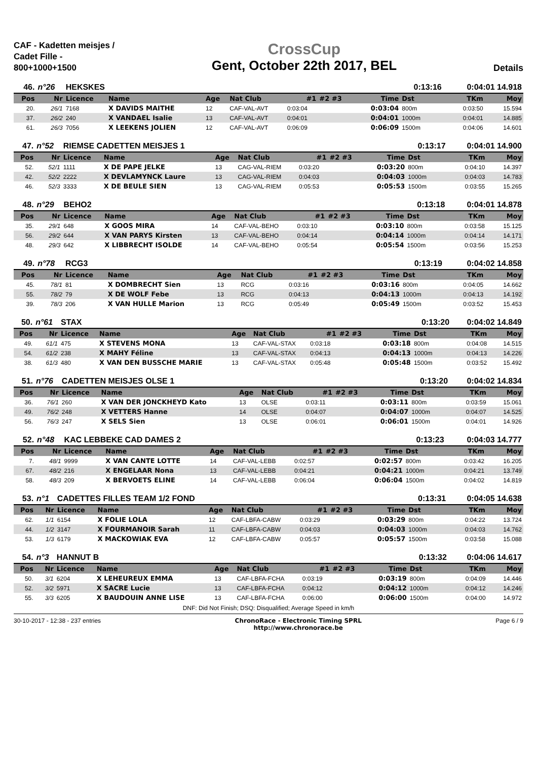CAF - Kadetten meisjes / Cadet Fille - 800+1000+1500
CrossCup
Gent, October 22th 2017, BEL
Details
| 46. | n°26 | HEKSKES | | | | | | | | 0:13:16 | | 0:04:01 14.918 | |
| Pos | Nr | Licence | Name | Age | Nat Club | #1 | #2 #3 | | Time | Dst | | TKm | Moy |
| 20. | 26/1 | 7168 | X DAVIDS MAITHE | 12 | CAF-VAL-AVT | 0:03:04 | | | 0:03:04 | 800m | | 0:03:50 | 15.594 |
| 37. | 26/2 | 240 | X VANDAEL Isalie | 13 | CAF-VAL-AVT | 0:04:01 | | | 0:04:01 | 1000m | | 0:04:01 | 14.885 |
| 61. | 26/3 | 7056 | X LEEKENS JOLIEN | 12 | CAF-VAL-AVT | 0:06:09 | | | 0:06:09 | 1500m | | 0:04:06 | 14.601 |
| 47. | n°52 | RIEMSE CADETTEN MEISJES 1 | | | | | | | | 0:13:17 | | 0:04:01 14.900 | |
| Pos | Nr | Licence | Name | Age | Nat Club | #1 | #2 #3 | | Time | Dst | | TKm | Moy |
| 52. | 52/1 | 1111 | X DE PAPE JELKE | 13 | CAG-VAL-RIEM | 0:03:20 | | | 0:03:20 | 800m | | 0:04:10 | 14.397 |
| 42. | 52/2 | 2222 | X DEVLAMYNCK Laure | 13 | CAG-VAL-RIEM | 0:04:03 | | | 0:04:03 | 1000m | | 0:04:03 | 14.783 |
| 46. | 52/3 | 3333 | X DE BEULE SIEN | 13 | CAG-VAL-RIEM | 0:05:53 | | | 0:05:53 | 1500m | | 0:03:55 | 15.265 |
| 48. | n°29 | BEHO2 | | | | | | | | 0:13:18 | | 0:04:01 14.878 | |
| Pos | Nr | Licence | Name | Age | Nat Club | #1 | #2 #3 | | Time | Dst | | TKm | Moy |
| 35. | 29/1 | 648 | X GOOS MIRA | 14 | CAF-VAL-BEHO | 0:03:10 | | | 0:03:10 | 800m | | 0:03:58 | 15.125 |
| 56. | 29/2 | 644 | X VAN PARYS Kirsten | 13 | CAF-VAL-BEHO | 0:04:14 | | | 0:04:14 | 1000m | | 0:04:14 | 14.171 |
| 48. | 29/3 | 642 | X LIBBRECHT ISOLDE | 14 | CAF-VAL-BEHO | 0:05:54 | | | 0:05:54 | 1500m | | 0:03:56 | 15.253 |
| 49. | n°78 | RCG3 | | | | | | | | 0:13:19 | | 0:04:02 14.858 | |
| Pos | Nr | Licence | Name | Age | Nat Club | #1 | #2 #3 | | Time | Dst | | TKm | Moy |
| 45. | 78/1 | 81 | X DOMBRECHT Sien | 13 | RCG | 0:03:16 | | | 0:03:16 | 800m | | 0:04:05 | 14.662 |
| 55. | 78/2 | 79 | X DE WOLF Febe | 13 | RCG | 0:04:13 | | | 0:04:13 | 1000m | | 0:04:13 | 14.192 |
| 39. | 78/3 | 206 | X VAN HULLE Marion | 13 | RCG | 0:05:49 | | | 0:05:49 | 1500m | | 0:03:52 | 15.453 |
| 50. | n°61 | STAX | | | | | | | | 0:13:20 | | 0:04:02 14.849 | |
| Pos | Nr | Licence | Name | Age | Nat Club | #1 | #2 #3 | | Time | Dst | | TKm | Moy |
| 49. | 61/1 | 475 | X STEVENS MONA | 13 | CAF-VAL-STAX | 0:03:18 | | | 0:03:18 | 800m | | 0:04:08 | 14.515 |
| 54. | 61/2 | 238 | X MAHY Féline | 13 | CAF-VAL-STAX | 0:04:13 | | | 0:04:13 | 1000m | | 0:04:13 | 14.226 |
| 38. | 61/3 | 480 | X VAN DEN BUSSCHE MARIE | 13 | CAF-VAL-STAX | 0:05:48 | | | 0:05:48 | 1500m | | 0:03:52 | 15.492 |
| 51. | n°76 | CADETTEN MEISJES OLSE 1 | | | | | | | | 0:13:20 | | 0:04:02 14.834 | |
| Pos | Nr | Licence | Name | Age | Nat Club | #1 | #2 #3 | | Time | Dst | | TKm | Moy |
| 36. | 76/1 | 260 | X VAN DER JONCKHEYD Kato | 13 | OLSE | 0:03:11 | | | 0:03:11 | 800m | | 0:03:59 | 15.061 |
| 49. | 76/2 | 248 | X VETTERS Hanne | 14 | OLSE | 0:04:07 | | | 0:04:07 | 1000m | | 0:04:07 | 14.525 |
| 56. | 76/3 | 247 | X SELS Sien | 13 | OLSE | 0:06:01 | | | 0:06:01 | 1500m | | 0:04:01 | 14.926 |
| 52. | n°48 | KAC LEBBEKE CAD DAMES 2 | | | | | | | | 0:13:23 | | 0:04:03 14.777 | |
| Pos | Nr | Licence | Name | Age | Nat Club | #1 | #2 #3 | | Time | Dst | | TKm | Moy |
| 7. | 48/1 | 9999 | X VAN CANTE LOTTE | 14 | CAF-VAL-LEBB | 0:02:57 | | | 0:02:57 | 800m | | 0:03:42 | 16.205 |
| 67. | 48/2 | 216 | X ENGELAAR Nona | 13 | CAF-VAL-LEBB | 0:04:21 | | | 0:04:21 | 1000m | | 0:04:21 | 13.749 |
| 58. | 48/3 | 209 | X BERVOETS ELINE | 14 | CAF-VAL-LEBB | 0:06:04 | | | 0:06:04 | 1500m | | 0:04:02 | 14.819 |
| 53. | n°1 | CADETTES FILLES TEAM 1/2 FOND | | | | | | | | 0:13:31 | | 0:04:05 14.638 | |
| Pos | Nr | Licence | Name | Age | Nat Club | #1 | #2 #3 | | Time | Dst | | TKm | Moy |
| 62. | 1/1 | 6154 | X FOLIE LOLA | 12 | CAF-LBFA-CABW | 0:03:29 | | | 0:03:29 | 800m | | 0:04:22 | 13.724 |
| 44. | 1/2 | 3147 | X FOURMANOIR Sarah | 11 | CAF-LBFA-CABW | 0:04:03 | | | 0:04:03 | 1000m | | 0:04:03 | 14.762 |
| 53. | 1/3 | 6179 | X MACKOWIAK EVA | 12 | CAF-LBFA-CABW | 0:05:57 | | | 0:05:57 | 1500m | | 0:03:58 | 15.088 |
| 54. | n°3 | HANNUT B | | | | | | | | 0:13:32 | | 0:04:06 14.617 | |
| Pos | Nr | Licence | Name | Age | Nat Club | #1 | #2 #3 | | Time | Dst | | TKm | Moy |
| 50. | 3/1 | 6204 | X LEHEUREUX EMMA | 13 | CAF-LBFA-FCHA | 0:03:19 | | | 0:03:19 | 800m | | 0:04:09 | 14.446 |
| 52. | 3/2 | 5971 | X SACRE Lucie | 13 | CAF-LBFA-FCHA | 0:04:12 | | | 0:04:12 | 1000m | | 0:04:12 | 14.246 |
| 55. | 3/3 | 6205 | X BAUDOUIN ANNE LISE | 13 | CAF-LBFA-FCHA | 0:06:00 | | | 0:06:00 | 1500m | | 0:04:00 | 14.972 |
DNF: Did Not Finish; DSQ: Disqualified; Average Speed in km/h
30-10-2017 - 12:38 - 237 entries
ChronoRace - Electronic Timing SPRL
http://www.chronorace.be
Page 6 / 9